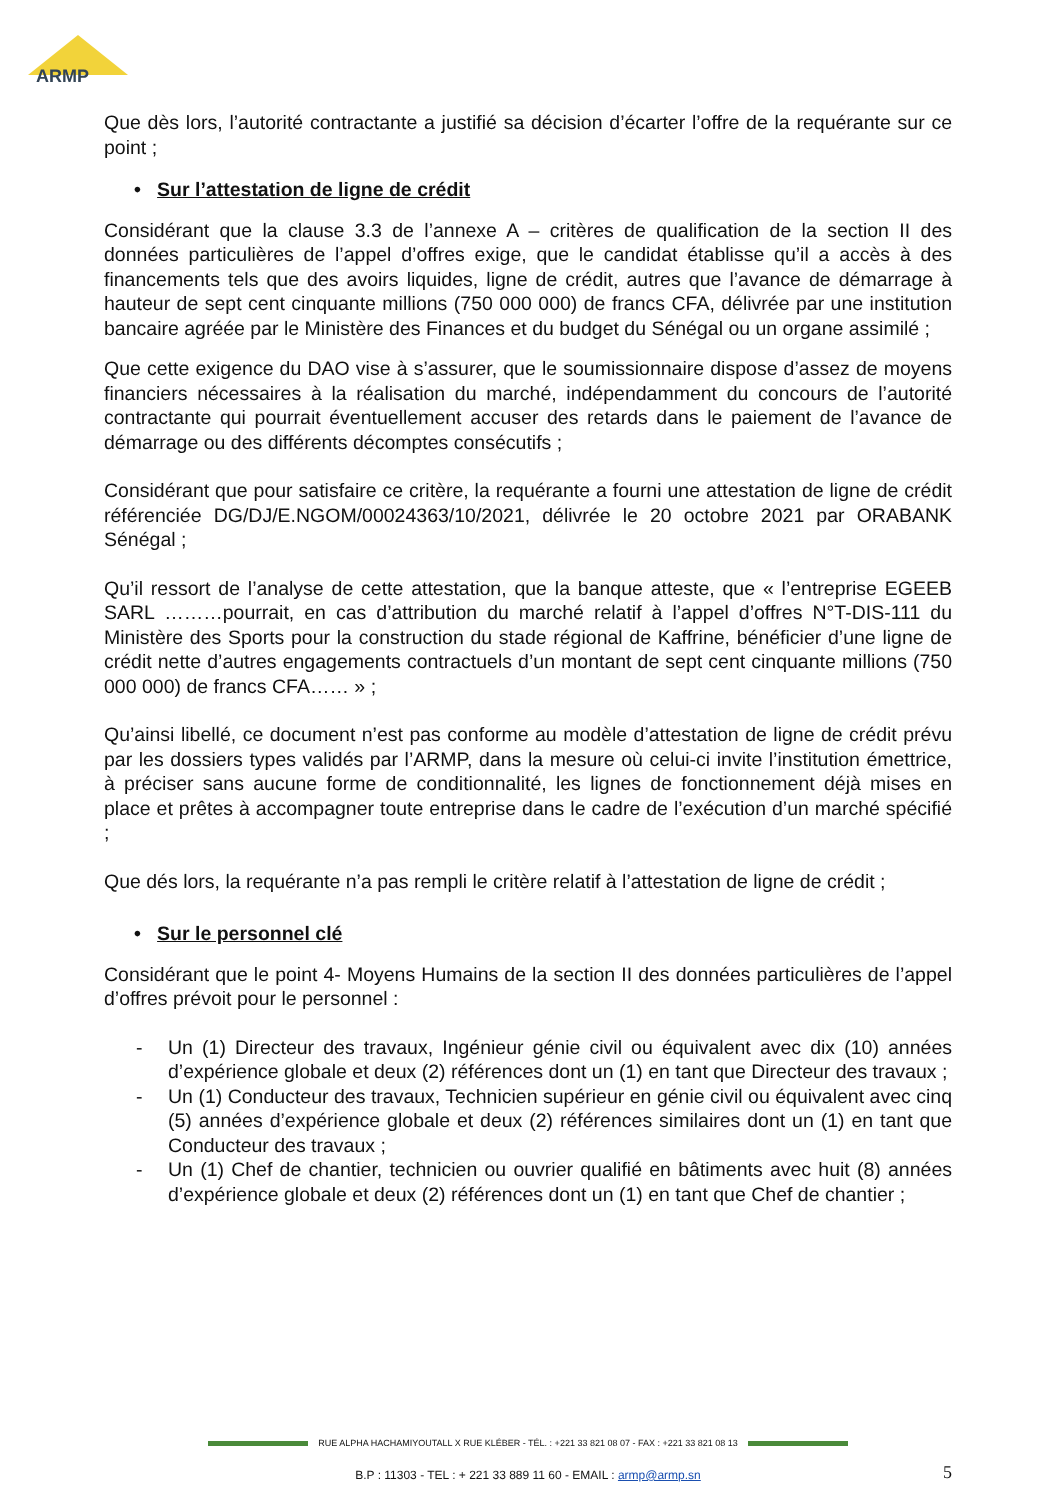ARMP
Que dès lors, l’autorité contractante a justifié sa décision d’écarter l’offre de la requérante sur ce point ;
• Sur l’attestation de ligne de crédit
Considérant que la clause 3.3 de l’annexe A – critères de qualification de la section II des données particulières de l’appel d’offres exige, que le candidat établisse qu’il a accès à des financements tels que des avoirs liquides, ligne de crédit, autres que l’avance de démarrage à hauteur de sept cent cinquante millions (750 000 000) de francs CFA, délivrée par une institution bancaire agréée par le Ministère des Finances et du budget du Sénégal ou un organe assimilé ;
Que cette exigence du DAO vise à s’assurer, que le soumissionnaire dispose d’assez de moyens financiers nécessaires à la réalisation du marché, indépendamment du concours de l’autorité contractante qui pourrait éventuellement accuser des retards dans le paiement de l’avance de démarrage ou des différents décomptes consécutifs ;
Considérant que pour satisfaire ce critère, la requérante a fourni une attestation de ligne de crédit référenciée DG/DJ/E.NGOM/00024363/10/2021, délivrée le 20 octobre 2021 par ORABANK Sénégal ;
Qu’il ressort de l’analyse de cette attestation, que la banque atteste, que « l’entreprise EGEEB SARL ………pourrait, en cas d’attribution du marché relatif à l’appel d’offres N°T-DIS-111 du Ministère des Sports pour la construction du stade régional de Kaffrine, bénéficier d’une ligne de crédit nette d’autres engagements contractuels d’un montant de sept cent cinquante millions (750 000 000) de francs CFA…… » ;
Qu’ainsi libellé, ce document n’est pas conforme au modèle d’attestation de ligne de crédit prévu par les dossiers types validés par l’ARMP, dans la mesure où celui-ci invite l’institution émettrice, à préciser sans aucune forme de conditionnalité, les lignes de fonctionnement déjà mises en place et prêtes à accompagner toute entreprise dans le cadre de l’exécution d’un marché spécifié ;
Que dés lors, la requérante n’a pas rempli le critère relatif à l’attestation de ligne de crédit ;
• Sur le personnel clé
Considérant que le point 4- Moyens Humains de la section II des données particulières de l’appel d’offres prévoit pour le personnel :
- Un (1) Directeur des travaux, Ingénieur génie civil ou équivalent avec dix (10) années d’expérience globale et deux (2) références dont un (1) en tant que Directeur des travaux ;
- Un (1) Conducteur des travaux, Technicien supérieur en génie civil ou équivalent avec cinq (5) années d’expérience globale et deux (2) références similaires dont un (1) en tant que Conducteur des travaux ;
- Un (1) Chef de chantier, technicien ou ouvrier qualifié en bâtiments avec huit (8) années d’expérience globale et deux (2) références dont un (1) en tant que Chef de chantier ;
RUE ALPHA HACHAMIYOUTALL X RUE KLÉBER - TÉL. : +221 33 821 08 07 - FAX : +221 33 821 08 13
B.P : 11303 - TEL : + 221 33 889 11 60 - EMAIL : armp@armp.sn 5